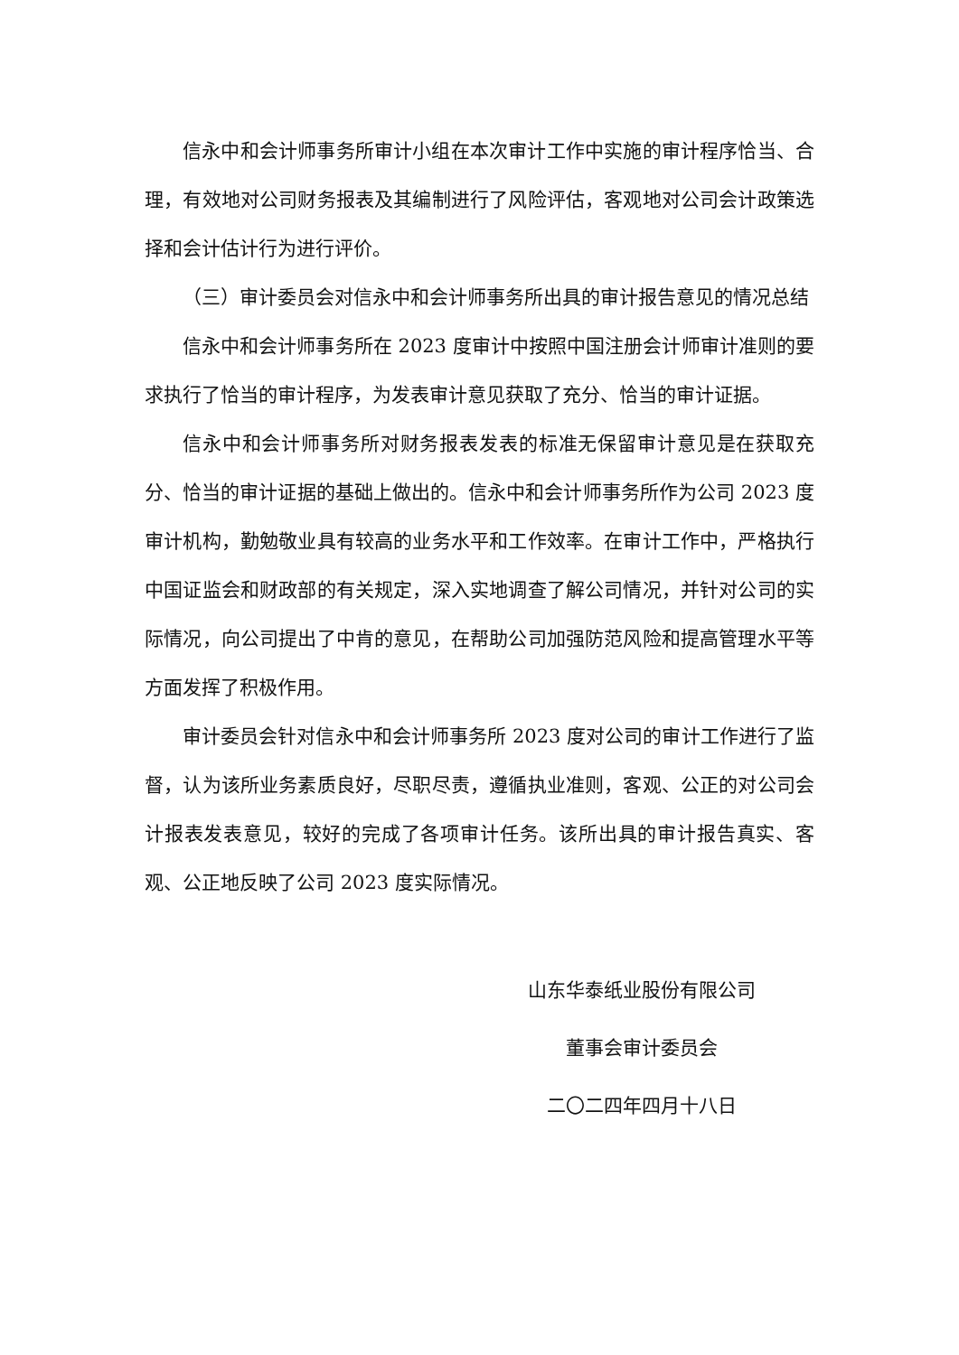信永中和会计师事务所审计小组在本次审计工作中实施的审计程序恰当、合理，有效地对公司财务报表及其编制进行了风险评估，客观地对公司会计政策选择和会计估计行为进行评价。
（三）审计委员会对信永中和会计师事务所出具的审计报告意见的情况总结
信永中和会计师事务所在 2023 度审计中按照中国注册会计师审计准则的要求执行了恰当的审计程序，为发表审计意见获取了充分、恰当的审计证据。
信永中和会计师事务所对财务报表发表的标准无保留审计意见是在获取充分、恰当的审计证据的基础上做出的。信永中和会计师事务所作为公司 2023 度审计机构，勤勉敬业具有较高的业务水平和工作效率。在审计工作中，严格执行中国证监会和财政部的有关规定，深入实地调查了解公司情况，并针对公司的实际情况，向公司提出了中肯的意见，在帮助公司加强防范风险和提高管理水平等方面发挥了积极作用。
审计委员会针对信永中和会计师事务所 2023 度对公司的审计工作进行了监督，认为该所业务素质良好，尽职尽责，遵循执业准则，客观、公正的对公司会计报表发表意见，较好的完成了各项审计任务。该所出具的审计报告真实、客观、公正地反映了公司 2023 度实际情况。
山东华泰纸业股份有限公司
董事会审计委员会
二〇二四年四月十八日